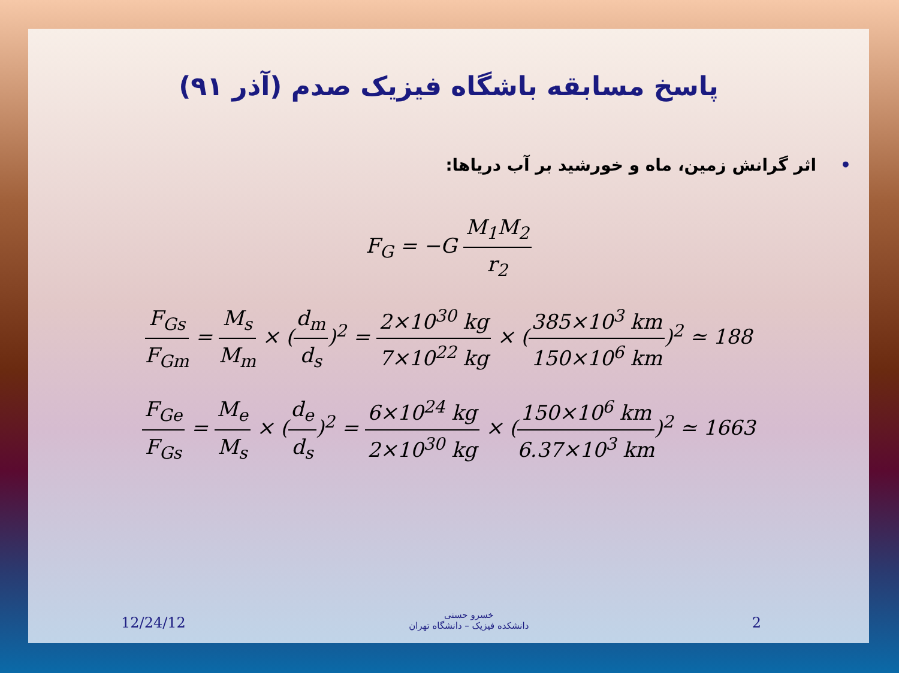پاسخ مسابقه باشگاه فیزیک صدم (آذر ۹۱)
•اثر گرانش زمین، ماه و خورشید بر آب دریاها:
F<sub>G</sub> = −G
M<sub>1</sub>M<sub>2</sub>
r<sub>2</sub>
F<sub>Gs</sub>
F<sub>Gm</sub>
=
M<sub>s</sub>
M<sub>m</sub>
× (
d<sub>m</sub>
d<sub>s</sub>
)<sup>2</sup> =
2×10<sup>30</sup> kg
7×10<sup>22</sup> kg
× (
385×10<sup>3</sup> km
150×10<sup>6</sup> km
)<sup>2</sup> ≃ 188
F<sub>Ge</sub>
F<sub>Gs</sub>
=
M<sub>e</sub>
M<sub>s</sub>
× (
d<sub>e</sub>
d<sub>s</sub>
)<sup>2</sup> =
6×10<sup>24</sup> kg
2×10<sup>30</sup> kg
× (
150×10<sup>6</sup> km
6.37×10<sup>3</sup> km
)<sup>2</sup> ≃ 1663
12/24/12
خسرو حسنی
دانشکده فیزیک – دانشگاه تهران
2